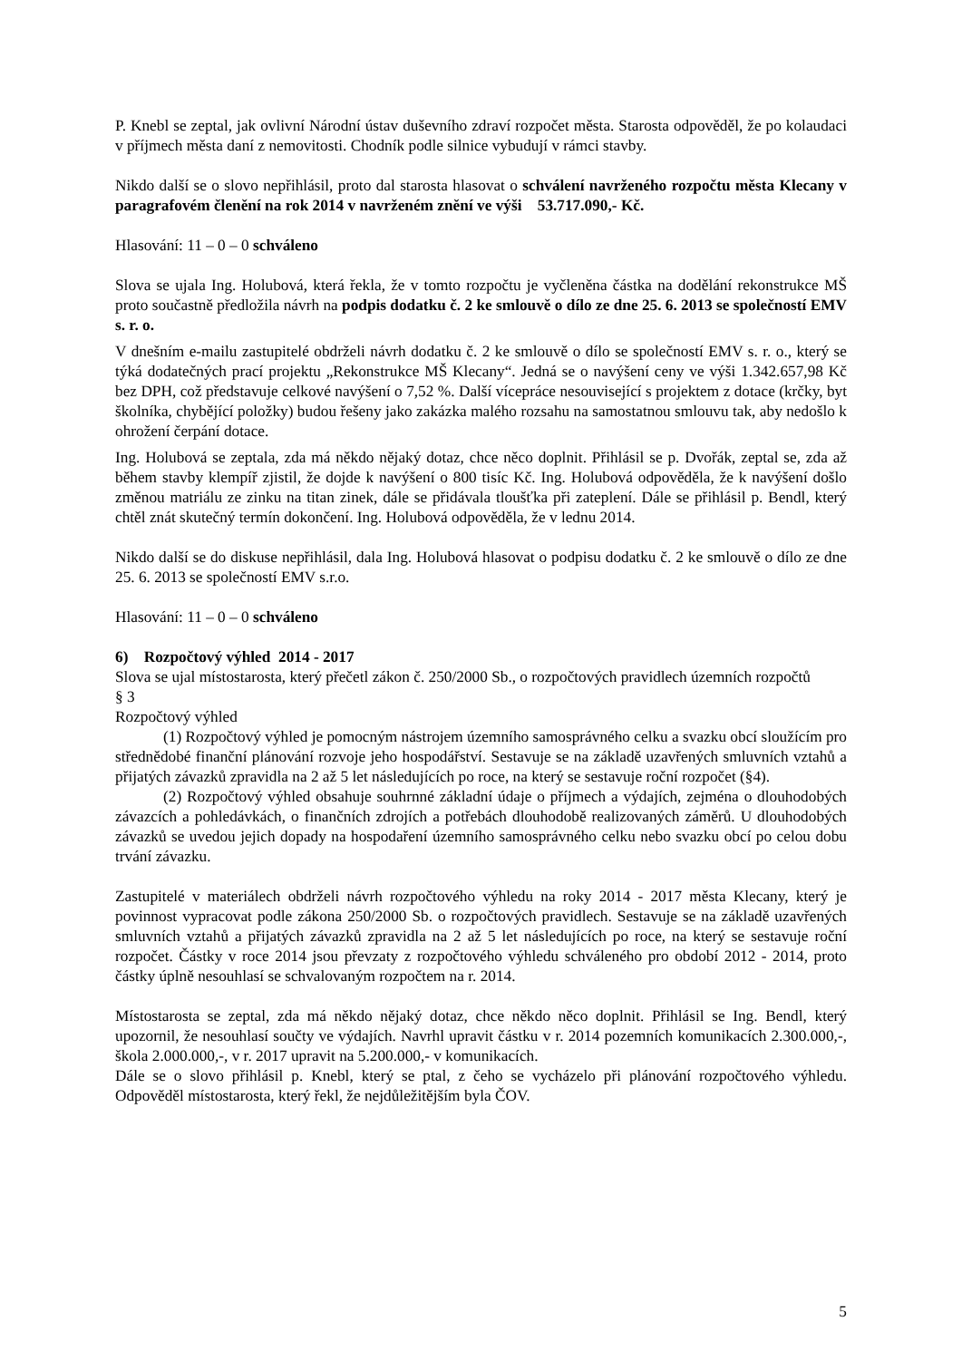P. Knebl se zeptal, jak ovlivní Národní ústav duševního zdraví rozpočet města. Starosta odpověděl, že po kolaudaci v příjmech města daní z nemovitosti. Chodník podle silnice vybudují v rámci stavby.
Nikdo další se o slovo nepřihlásil, proto dal starosta hlasovat o schválení navrženého rozpočtu města Klecany v paragrafovém členění na rok 2014 v navrženém znění ve výši 53.717.090,- Kč.
Hlasování: 11 – 0 – 0 schváleno
Slova se ujala Ing. Holubová, která řekla, že v tomto rozpočtu je vyčleněna částka na dodělání rekonstrukce MŠ proto součastně předložila návrh na podpis dodatku č. 2 ke smlouvě o dílo ze dne 25. 6. 2013 se společností EMV s. r. o.
V dnešním e-mailu zastupitelé obdrželi návrh dodatku č. 2 ke smlouvě o dílo se společností EMV s. r. o., který se týká dodatečných prací projektu „Rekonstrukce MŠ Klecany“. Jedná se o navýšení ceny ve výši 1.342.657,98 Kč bez DPH, což představuje celkové navýšení o 7,52 %. Další vícepráce nesouvisející s projektem z dotace (krčky, byt školníka, chybějící položky) budou řešeny jako zakázka malého rozsahu na samostatnou smlouvu tak, aby nedošlo k ohrožení čerpání dotace.
Ing. Holubová se zeptala, zda má někdo nějaký dotaz, chce něco doplnit. Přihlásil se p. Dvořák, zeptal se, zda až během stavby klempíř zjistil, že dojde k navýšení o 800 tisíc Kč. Ing. Holubová odpověděla, že k navýšení došlo změnou matriálu ze zinku na titan zinek, dále se přidávala tloušťka při zateplení. Dále se přihlásil p. Bendl, který chtěl znát skutečný termín dokončení. Ing. Holubová odpověděla, že v lednu 2014.
Nikdo další se do diskuse nepřihlásil, dala Ing. Holubová hlasovat o podpisu dodatku č. 2 ke smlouvě o dílo ze dne 25. 6. 2013 se společností EMV s.r.o.
Hlasování: 11 – 0 – 0 schváleno
6) Rozpočtový výhled 2014 - 2017
Slova se ujal místostarosta, který přečetl zákon č. 250/2000 Sb., o rozpočtových pravidlech územních rozpočtů
§ 3
Rozpočtový výhled
(1) Rozpočtový výhled je pomocným nástrojem územního samosprávného celku a svazku obcí sloužícím pro střednědobé finanční plánování rozvoje jeho hospodářství. Sestavuje se na základě uzavřených smluvních vztahů a přijatých závazků zpravidla na 2 až 5 let následujících po roce, na který se sestavuje roční rozpočet (§4).
(2) Rozpočtový výhled obsahuje souhrnné základní údaje o příjmech a výdajích, zejména o dlouhodobých závazcích a pohledávkách, o finančních zdrojích a potřebách dlouhodobě realizovaných záměrů. U dlouhodobých závazků se uvedou jejich dopady na hospodaření územního samosprávného celku nebo svazku obcí po celou dobu trvání závazku.
Zastupitelé v materiálech obdrželi návrh rozpočtového výhledu na roky 2014 - 2017 města Klecany, který je povinnost vypracovat podle zákona 250/2000 Sb. o rozpočtových pravidlech. Sestavuje se na základě uzavřených smluvních vztahů a přijatých závazků zpravidla na 2 až 5 let následujících po roce, na který se sestavuje roční rozpočet. Částky v roce 2014 jsou převzaty z rozpočtového výhledu schváleného pro období 2012 - 2014, proto částky úplně nesouhlasí se schvalovaným rozpočtem na r. 2014.
Místostarosta se zeptal, zda má někdo nějaký dotaz, chce někdo něco doplnit. Přihlásil se Ing. Bendl, který upozornil, že nesouhlasí součty ve výdajích. Navrhl upravit částku v r. 2014 pozemních komunikacích 2.300.000,-, škola 2.000.000,-, v r. 2017 upravit na 5.200.000,- v komunikacích.
Dále se o slovo přihlásil p. Knebl, který se ptal, z čeho se vycházelo při plánování rozpočtového výhledu. Odpověděl místostarosta, který řekl, že nejdůležitějším byla ČOV.
5